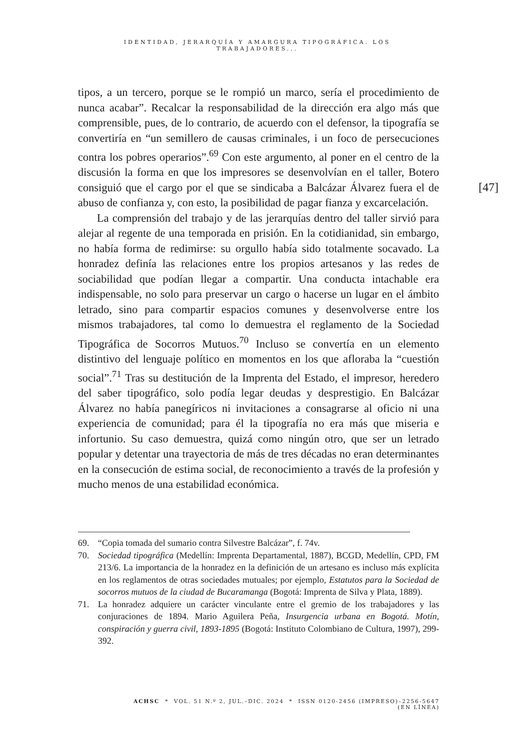IDENTIDAD, JERARQUÍA Y AMARGURA TIPOGRÁFICA. LOS TRABAJADORES...
tipos, a un tercero, porque se le rompió un marco, sería el procedimiento de nunca acabar”. Recalcar la responsabilidad de la dirección era algo más que comprensible, pues, de lo contrario, de acuerdo con el defensor, la tipografía se convertiría en “un semillero de causas criminales, i un foco de persecuciones contra los pobres operarios”.<sup>69</sup> Con este argumento, al poner en el centro de la discusión la forma en que los impresores se desenvolvían en el taller, Botero consiguió que el cargo por el que se sindicaba a Balcázar Álvarez fuera el de abuso de confianza y, con esto, la posibilidad de pagar fianza y excarcelación.
La comprensión del trabajo y de las jerarquías dentro del taller sirvió para alejar al regente de una temporada en prisión. En la cotidianidad, sin embargo, no había forma de redimirse: su orgullo había sido totalmente socavado. La honradez definía las relaciones entre los propios artesanos y las redes de sociabilidad que podían llegar a compartir. Una conducta intachable era indispensable, no solo para preservar un cargo o hacerse un lugar en el ámbito letrado, sino para compartir espacios comunes y desenvolverse entre los mismos trabajadores, tal como lo demuestra el reglamento de la Sociedad Tipográfica de Socorros Mutuos.<sup>70</sup> Incluso se convertía en un elemento distintivo del lenguaje político en momentos en los que afloraba la “cuestión social”.<sup>71</sup> Tras su destitución de la Imprenta del Estado, el impresor, heredero del saber tipográfico, solo podía legar deudas y desprestigio. En Balcázar Álvarez no había panegíricos ni invitaciones a consagrarse al oficio ni una experiencia de comunidad; para él la tipografía no era más que miseria e infortunio. Su caso demuestra, quizá como ningún otro, que ser un letrado popular y detentar una trayectoria de más de tres décadas no eran determinantes en la consecución de estima social, de reconocimiento a través de la profesión y mucho menos de una estabilidad económica.
[47]
69. “Copia tomada del sumario contra Silvestre Balcázar”, f. 74v.
70. Sociedad tipográfica (Medellín: Imprenta Departamental, 1887), BCGD, Medellín, CPD, FM 213/6. La importancia de la honradez en la definición de un artesano es incluso más explícita en los reglamentos de otras sociedades mutuales; por ejemplo, Estatutos para la Sociedad de socorros mutuos de la ciudad de Bucaramanga (Bogotá: Imprenta de Silva y Plata, 1889).
71. La honradez adquiere un carácter vinculante entre el gremio de los trabajadores y las conjuraciones de 1894. Mario Aguilera Peña, Insurgencia urbana en Bogotá. Motín, conspiración y guerra civil, 1893-1895 (Bogotá: Instituto Colombiano de Cultura, 1997), 299-392.
ACHSC * VOL. 51 N.º 2, JUL.–DIC. 2024 * ISSN 0120-2456 (IMPRESO)–2256-5647 (EN LÍNEA)